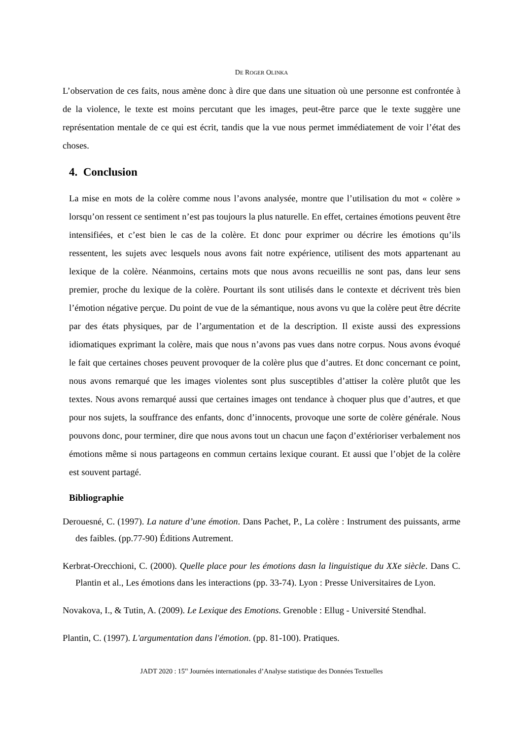DE ROGER OLINKA
L’observation de ces faits, nous amène donc à dire que dans une situation où une personne est confrontée à de la violence, le texte est moins percutant que les images, peut-être parce que le texte suggère une représentation mentale de ce qui est écrit, tandis que la vue nous permet immédiatement de voir l’état des choses.
4. Conclusion
La mise en mots de la colère comme nous l’avons analysée, montre que l’utilisation du mot « colère » lorsqu’on ressent ce sentiment n’est pas toujours la plus naturelle. En effet, certaines émotions peuvent être intensifiées, et c’est bien le cas de la colère. Et donc pour exprimer ou décrire les émotions qu’ils ressentent, les sujets avec lesquels nous avons fait notre expérience, utilisent des mots appartenant au lexique de la colère. Néanmoins, certains mots que nous avons recueillis ne sont pas, dans leur sens premier, proche du lexique de la colère. Pourtant ils sont utilisés dans le contexte et décrivent très bien l’émotion négative perçue. Du point de vue de la sémantique, nous avons vu que la colère peut être décrite par des états physiques, par de l’argumentation et de la description. Il existe aussi des expressions idiomatiques exprimant la colère, mais que nous n’avons pas vues dans notre corpus. Nous avons évoqué le fait que certaines choses peuvent provoquer de la colère plus que d’autres. Et donc concernant ce point, nous avons remarqué que les images violentes sont plus susceptibles d’attiser la colère plutôt que les textes. Nous avons remarqué aussi que certaines images ont tendance à choquer plus que d’autres, et que pour nos sujets, la souffrance des enfants, donc d’innocents, provoque une sorte de colère générale. Nous pouvons donc, pour terminer, dire que nous avons tout un chacun une façon d’extérioriser verbalement nos émotions même si nous partageons en commun certains lexique courant. Et aussi que l’objet de la colère est souvent partagé.
Bibliographie
Derouesné, C. (1997). La nature d’une émotion. Dans Pachet, P., La colère : Instrument des puissants, arme des faibles. (pp.77-90) Éditions Autrement.
Kerbrat-Orecchioni, C. (2000). Quelle place pour les émotions dasn la linguistique du XXe siècle. Dans C. Plantin et al., Les émotions dans les interactions (pp. 33-74). Lyon : Presse Universitaires de Lyon.
Novakova, I., & Tutin, A. (2009). Le Lexique des Emotions. Grenoble : Ellug - Université Stendhal.
Plantin, C. (1997). L'argumentation dans l'émotion. (pp. 81-100). Pratiques.
JADT 2020 : 15<sup>es</sup> Journées internationales d’Analyse statistique des Données Textuelles